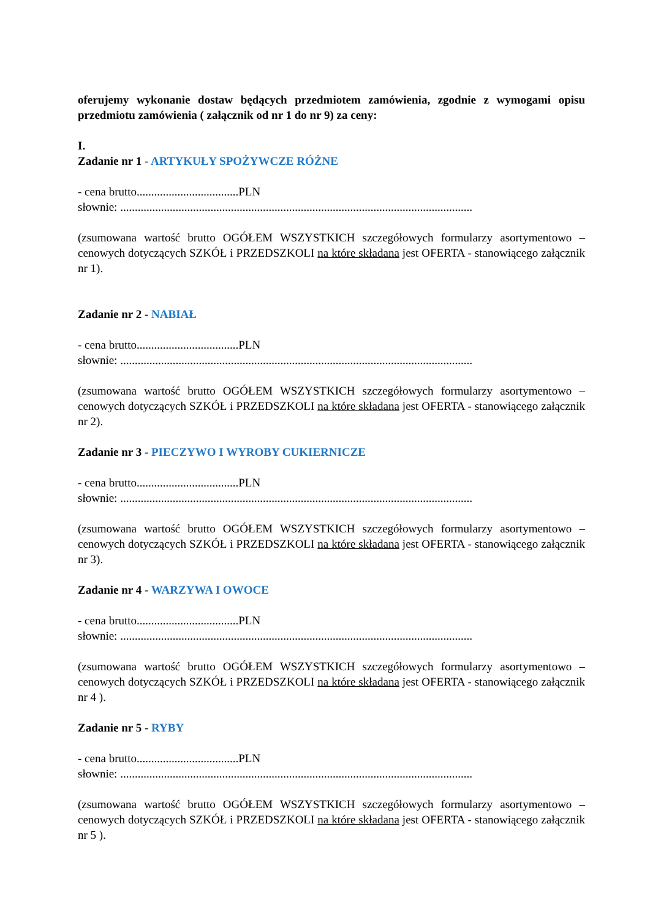oferujemy wykonanie dostaw będących przedmiotem zamówienia, zgodnie z wymogami opisu przedmiotu zamówienia ( załącznik od nr 1 do nr 9) za ceny:
I.
Zadanie nr 1 - ARTYKUŁY SPOŻYWCZE RÓŻNE
- cena brutto...................................PLN
słownie: .........................................................................................................................
(zsumowana wartość brutto OGÓŁEM WSZYSTKICH szczegółowych formularzy asortymentowo – cenowych dotyczących SZKÓŁ i PRZEDSZKOLI na które składana jest OFERTA - stanowiącego załącznik nr 1).
Zadanie nr 2 - NABIAŁ
- cena brutto...................................PLN
słownie: .........................................................................................................................
(zsumowana wartość brutto OGÓŁEM WSZYSTKICH szczegółowych formularzy asortymentowo – cenowych dotyczących SZKÓŁ i PRZEDSZKOLI na które składana jest OFERTA - stanowiącego załącznik nr 2).
Zadanie nr 3 - PIECZYWO I WYROBY CUKIERNICZE
- cena brutto...................................PLN
słownie: .........................................................................................................................
(zsumowana wartość brutto OGÓŁEM WSZYSTKICH szczegółowych formularzy asortymentowo – cenowych dotyczących SZKÓŁ i PRZEDSZKOLI na które składana jest OFERTA - stanowiącego załącznik nr 3).
Zadanie nr 4 - WARZYWA I OWOCE
- cena brutto...................................PLN
słownie: .........................................................................................................................
(zsumowana wartość brutto OGÓŁEM WSZYSTKICH szczegółowych formularzy asortymentowo – cenowych dotyczących SZKÓŁ i PRZEDSZKOLI na które składana jest OFERTA - stanowiącego załącznik nr 4 ).
Zadanie nr 5 - RYBY
- cena brutto...................................PLN
słownie: .........................................................................................................................
(zsumowana wartość brutto OGÓŁEM WSZYSTKICH szczegółowych formularzy asortymentowo – cenowych dotyczących SZKÓŁ i PRZEDSZKOLI na które składana jest OFERTA - stanowiącego załącznik nr 5 ).